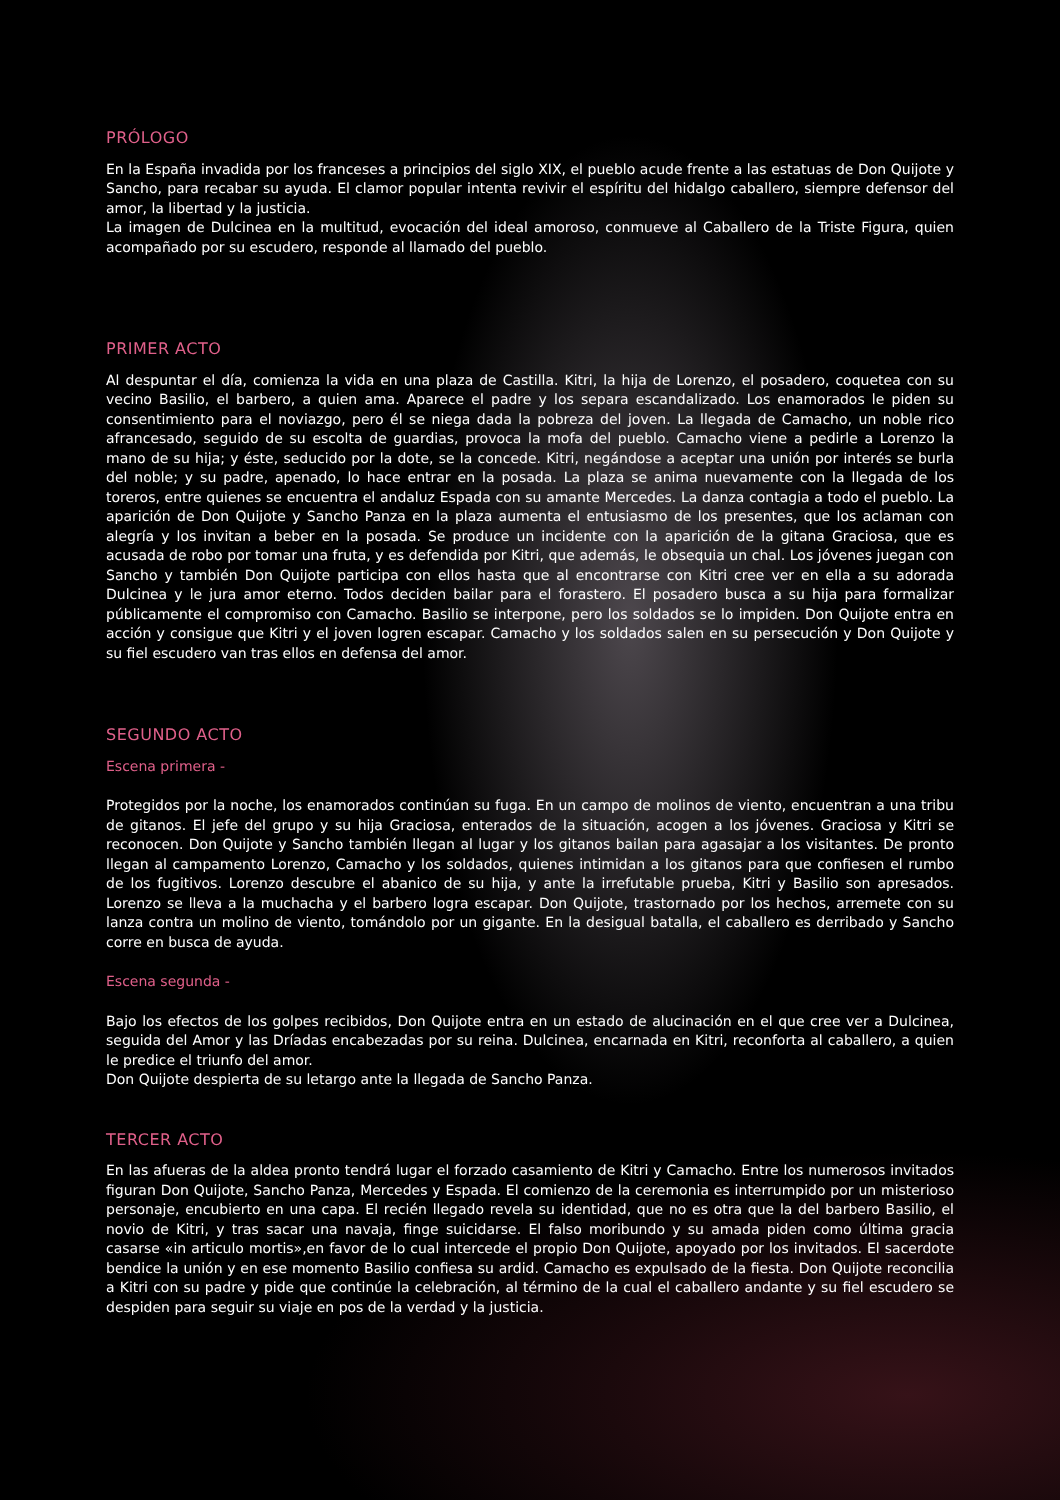PRÓLOGO
En la España invadida por los franceses a principios del siglo XIX, el pueblo acude frente a las estatuas de Don Quijote y Sancho, para recabar su ayuda. El clamor popular intenta revivir el espíritu del hidalgo caballero, siempre defensor del amor, la libertad y la justicia.
La imagen de Dulcinea en la multitud, evocación del ideal amoroso, conmueve al Caballero de la Triste Figura, quien acompañado por su escudero, responde al llamado del pueblo.
PRIMER ACTO
Al despuntar el día, comienza la vida en una plaza de Castilla. Kitri, la hija de Lorenzo, el posadero, coquetea con su vecino Basilio, el barbero, a quien ama. Aparece el padre y los separa escandalizado. Los enamorados le piden su consentimiento para el noviazgo, pero él se niega dada la pobreza del joven. La llegada de Camacho, un noble rico afrancesado, seguido de su escolta de guardias, provoca la mofa del pueblo. Camacho viene a pedirle a Lorenzo la mano de su hija; y éste, seducido por la dote, se la concede. Kitri, negándose a aceptar una unión por interés se burla del noble; y su padre, apenado, lo hace entrar en la posada. La plaza se anima nuevamente con la llegada de los toreros, entre quienes se encuentra el andaluz Espada con su amante Mercedes. La danza contagia a todo el pueblo. La aparición de Don Quijote y Sancho Panza en la plaza aumenta el entusiasmo de los presentes, que los aclaman con alegría y los invitan a beber en la posada. Se produce un incidente con la aparición de la gitana Graciosa, que es acusada de robo por tomar una fruta, y es defendida por Kitri, que además, le obsequia un chal. Los jóvenes juegan con Sancho y también Don Quijote participa con ellos hasta que al encontrarse con Kitri cree ver en ella a su adorada Dulcinea y le jura amor eterno. Todos deciden bailar para el forastero. El posadero busca a su hija para formalizar públicamente el compromiso con Camacho. Basilio se interpone, pero los soldados se lo impiden. Don Quijote entra en acción y consigue que Kitri y el joven logren escapar. Camacho y los soldados salen en su persecución y Don Quijote y su fiel escudero van tras ellos en defensa del amor.
SEGUNDO ACTO
Escena primera -
Protegidos por la noche, los enamorados continúan su fuga. En un campo de molinos de viento, encuentran a una tribu de gitanos. El jefe del grupo y su hija Graciosa, enterados de la situación, acogen a los jóvenes. Graciosa y Kitri se reconocen. Don Quijote y Sancho también llegan al lugar y los gitanos bailan para agasajar a los visitantes. De pronto llegan al campamento Lorenzo, Camacho y los soldados, quienes intimidan a los gitanos para que confiesen el rumbo de los fugitivos. Lorenzo descubre el abanico de su hija, y ante la irrefutable prueba, Kitri y Basilio son apresados. Lorenzo se lleva a la muchacha y el barbero logra escapar. Don Quijote, trastornado por los hechos, arremete con su lanza contra un molino de viento, tomándolo por un gigante. En la desigual batalla, el caballero es derribado y Sancho corre en busca de ayuda.
Escena segunda -
Bajo los efectos de los golpes recibidos, Don Quijote entra en un estado de alucinación en el que cree ver a Dulcinea, seguida del Amor y las Dríadas encabezadas por su reina. Dulcinea, encarnada en Kitri, reconforta al caballero, a quien le predice el triunfo del amor.
Don Quijote despierta de su letargo ante la llegada de Sancho Panza.
TERCER ACTO
En las afueras de la aldea pronto tendrá lugar el forzado casamiento de Kitri y Camacho. Entre los numerosos invitados figuran Don Quijote, Sancho Panza, Mercedes y Espada. El comienzo de la ceremonia es interrumpido por un misterioso personaje, encubierto en una capa. El recién llegado revela su identidad, que no es otra que la del barbero Basilio, el novio de Kitri, y tras sacar una navaja, finge suicidarse. El falso moribundo y su amada piden como última gracia casarse «in articulo mortis»,en favor de lo cual intercede el propio Don Quijote, apoyado por los invitados. El sacerdote bendice la unión y en ese momento Basilio confiesa su ardid. Camacho es expulsado de la fiesta. Don Quijote reconcilia a Kitri con su padre y pide que continúe la celebración, al término de la cual el caballero andante y su fiel escudero se despiden para seguir su viaje en pos de la verdad y la justicia.